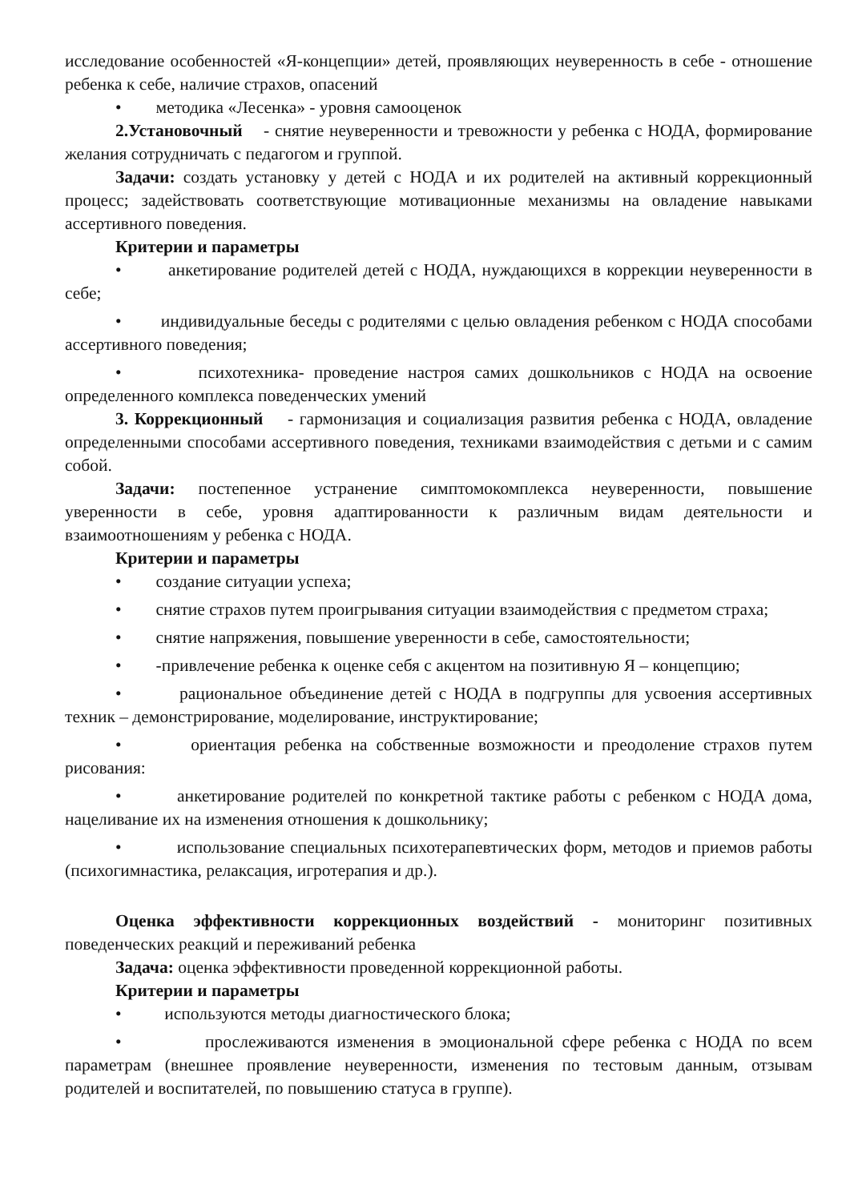исследование особенностей «Я-концепции» детей, проявляющих неуверенность в себе - отношение ребенка к себе, наличие страхов, опасений
• методика «Лесенка» - уровня самооценок
2.Установочный - снятие неуверенности и тревожности у ребенка с НОДА, формирование желания сотрудничать с педагогом и группой.
Задачи: создать установку у детей с НОДА и их родителей на активный коррекционный процесс; задействовать соответствующие мотивационные механизмы на овладение навыками ассертивного поведения.
Критерии и параметры
• анкетирование родителей детей с НОДА, нуждающихся в коррекции неуверенности в себе;
• индивидуальные беседы с родителями с целью овладения ребенком с НОДА способами ассертивного поведения;
• психотехника- проведение настроя самих дошкольников с НОДА на освоение определенного комплекса поведенческих умений
3. Коррекционный - гармонизация и социализация развития ребенка с НОДА, овладение определенными способами ассертивного поведения, техниками взаимодействия с детьми и с самим собой.
Задачи: постепенное устранение симптомокомплекса неуверенности, повышение уверенности в себе, уровня адаптированности к различным видам деятельности и взаимоотношениям у ребенка с НОДА.
Критерии и параметры
• создание ситуации успеха;
• снятие страхов путем проигрывания ситуации взаимодействия с предметом страха;
• снятие напряжения, повышение уверенности в себе, самостоятельности;
• -привлечение ребенка к оценке себя с акцентом на позитивную Я – концепцию;
• рациональное объединение детей с НОДА в подгруппы для усвоения ассертивных техник – демонстрирование, моделирование, инструктирование;
• ориентация ребенка на собственные возможности и преодоление страхов путем рисования:
• анкетирование родителей по конкретной тактике работы с ребенком с НОДА дома, нацеливание их на изменения отношения к дошкольнику;
• использование специальных психотерапевтических форм, методов и приемов работы (психогимнастика, релаксация, игротерапия и др.).
Оценка эффективности коррекционных воздействий - мониторинг позитивных поведенческих реакций и переживаний ребенка
Задача: оценка эффективности проведенной коррекционной работы.
Критерии и параметры
• используются методы диагностического блока;
• прослеживаются изменения в эмоциональной сфере ребенка с НОДА по всем параметрам (внешнее проявление неуверенности, изменения по тестовым данным, отзывам родителей и воспитателей, по повышению статуса в группе).